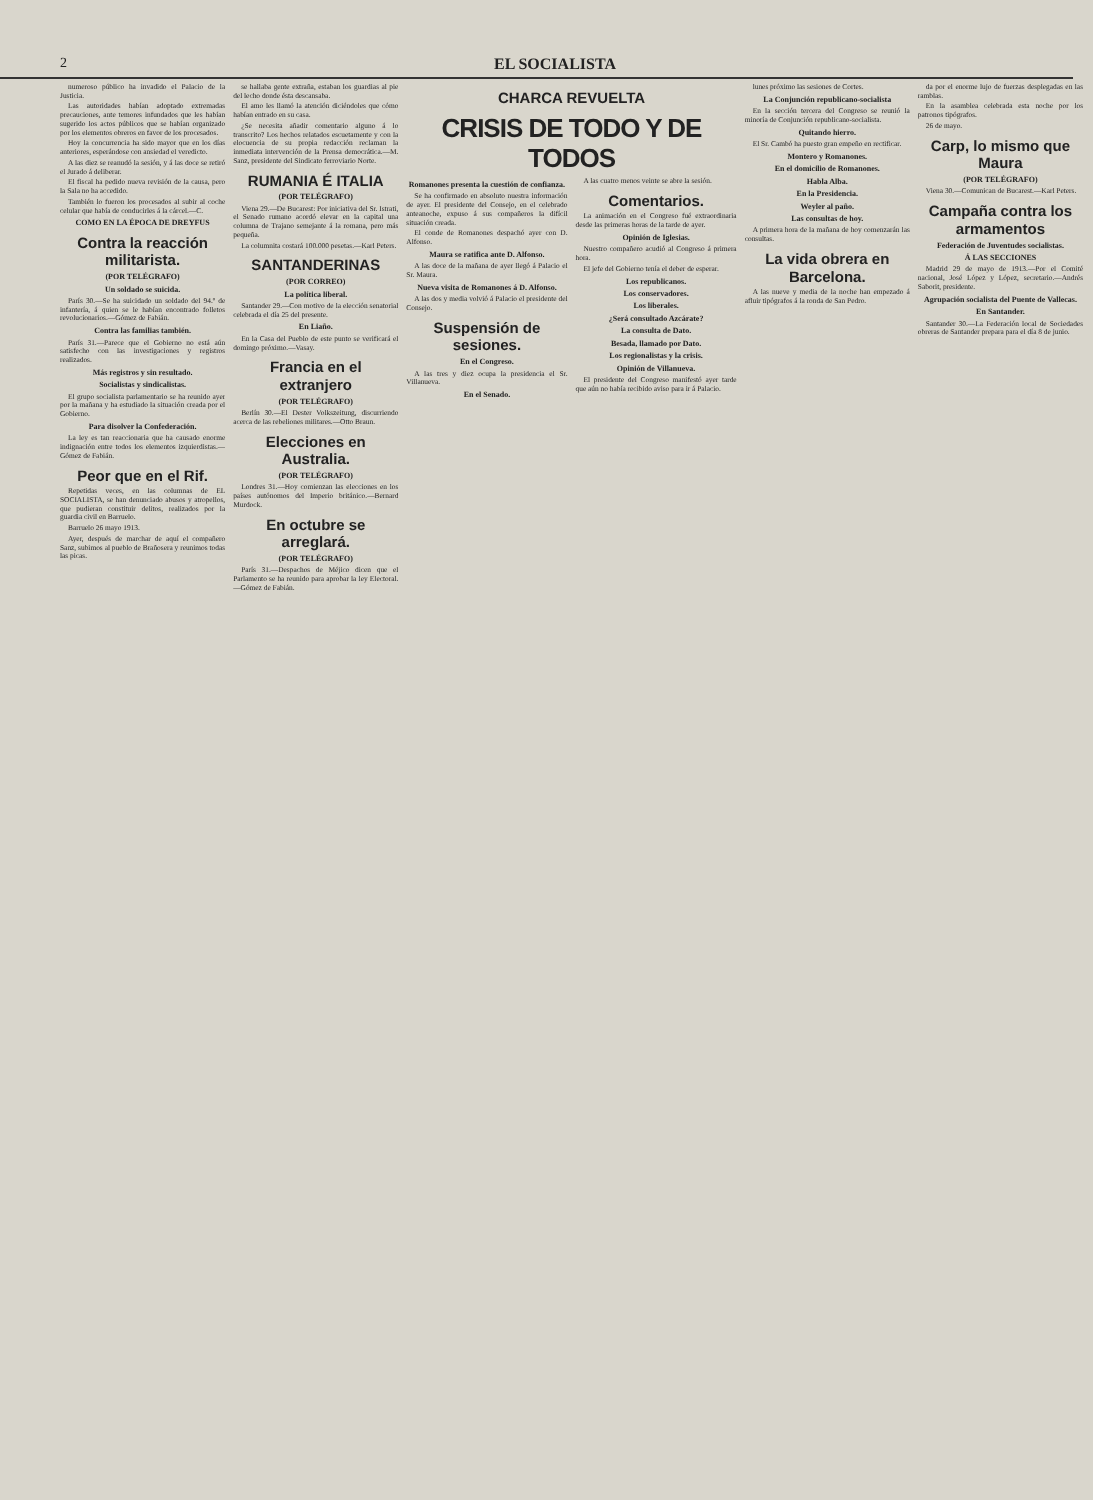2 EL SOCIALISTA
numeroso público ha invadido el Palacio de la Justicia.
Las autoridades habían adoptado extremadas precauciones, ante temores infundados que les habían sugerido los actos públicos que se habían organizado por los elementos obreros en favor de los procesados.
Hoy la concurrencia ha sido mayor que en los días anteriores, esperándose con ansiedad el veredicto.
A las diez se reanudó la sesión, y á las doce se retiró el Jurado á deliberar.
El fiscal ha pedido nueva revisión de la causa, pero la Sala no ha accedido.
También lo fueron los procesados al subir al coche celular que había de conducirles á la cárcel.—C.
COMO EN LA ÉPOCA DE DREYFUS
Contra la reacción militarista.
(POR TELÉGRAFO)
Un soldado se suicida.
París 30.—Se ha suicidado un soldado del 94.º de infantería, á quien se le habían encontrado folletos revolucionarios.—Gómez de Fabián.
Contra las familias también.
París 31.—Parece que el Gobierno no está aún satisfecho con las investigaciones y registros realizados.
Más registros y sin resultado.
Socialistas y sindicalistas.
El grupo socialista parlamentario se ha reunido ayer por la mañana y ha estudiado la situación creada por el Gobierno.
Para disolver la Confederación.
La ley es tan reaccionaria que ha causado enorme indignación entre todos los elementos izquierdistas.—Gómez de Fabián.
Peor que en el Rif.
Repetidas veces, en las columnas de EL SOCIALISTA, se han denunciado abusos y atropellos, que pudieran constituir delitos, realizados por la guardia civil en Barruelo.
Barruelo 26 mayo 1913.
Ayer, después de marchar de aquí el compañero Sanz, subimos al pueblo de Brañosera y reunimos todas las picas.
se hallaba gente extraña, estaban los guardias al pie del lecho donde ésta descansaba.
El amo les llamó la atención diciéndoles que cómo habían entrado en su casa.
¿Se necesita añadir comentario alguno á lo transcrito? Los hechos relatados escuetamente y con la elocuencia de su propia redacción reclaman la inmediata intervención de la Prensa democrática.—M. Sanz, presidente del Sindicato ferroviario Norte.
RUMANIA É ITALIA
(POR TELÉGRAFO)
Viena 29.—De Bucarest: Por iniciativa del Sr. Istrati, el Senado rumano acordó elevar en la capital una columna de Trajano semejante á la romana, pero más pequeña.
La columnita costará 100.000 pesetas.—Karl Peters.
SANTANDERINAS
(POR CORREO)
La política liberal.
Santander 29.—Con motivo de la elección senatorial celebrada el día 25 del presente.
En Liaño.
En la Casa del Pueblo de este punto se verificará el domingo próximo.—Vasay.
Francia en el extranjero
(POR TELÉGRAFO)
Berlín 30.—El Dester Volkszeitung, discurriendo acerca de las rebeliones militares.—Otto Braun.
Elecciones en Australia.
(POR TELÉGRAFO)
Londres 31.—Hoy comienzan las elecciones en los países autónomos del Imperio británico.—Bernard Murdock.
En octubre se arreglará.
(POR TELÉGRAFO)
París 31.—Despachos de Méjico dicen que el Parlamento se ha reunido para aprobar la ley Electoral.—Gómez de Fabián.
CHARCA REVUELTA
CRISIS DE TODO Y DE TODOS
Romanones presenta la cuestión de confianza.
Se ha confirmado en absoluto nuestra información de ayer. El presidente del Consejo, en el celebrado anteanoche, expuso á sus compañeros la difícil situación creada.
El conde de Romanones despachó ayer con D. Alfonso.
Maura se ratifica ante D. Alfonso.
A las doce de la mañana de ayer llegó á Palacio el Sr. Maura.
Nueva visita de Romanones á D. Alfonso.
A las dos y media volvió á Palacio el presidente del Consejo.
Suspensión de sesiones.
En el Congreso.
A las tres y diez ocupa la presidencia el Sr. Villanueva.
En el Senado.
A las cuatro menos veinte se abre la sesión.
Comentarios.
La animación en el Congreso fué extraordinaria desde las primeras horas de la tarde de ayer.
Opinión de Iglesias.
Nuestro compañero acudió al Congreso á primera hora.
El jefe del Gobierno tenía el deber de esperar.
Los republicanos.
Los conservadores.
Los liberales.
¿Será consultado Azcárate?
La consulta de Dato.
Besada, llamado por Dato.
Los regionalistas y la crisis.
Opinión de Villanueva.
El presidente del Congreso manifestó ayer tarde que aún no había recibido aviso para ir á Palacio.
lunes próximo las sesiones de Cortes.
La Conjunción republicano-socialista
En la sección tercera del Congreso se reunió la minoría de Conjunción republicano-socialista.
Quitando hierro.
El Sr. Cambó ha puesto gran empeño en rectificar.
Montero y Romanones.
En el domicilio de Romanones.
Habla Alba.
En la Presidencia.
Weyler al paño.
Las consultas de hoy.
A primera hora de la mañana de hoy comenzarán las consultas.
La vida obrera en Barcelona.
A las nueve y media de la noche han empezado á afluir tipógrafos á la ronda de San Pedro.
da por el enorme lujo de fuerzas desplegadas en las ramblas.
En la asamblea celebrada esta noche por los patronos tipógrafos.
26 de mayo.
Carp, lo mismo que Maura
(POR TELÉGRAFO)
Viena 30.—Comunican de Bucarest.—Karl Peters.
Campaña contra los armamentos
Federación de Juventudes socialistas.
Á LAS SECCIONES
Madrid 29 de mayo de 1913.—Por el Comité nacional, José López y López, secretario.—Andrés Saborit, presidente.
Agrupación socialista del Puente de Vallecas.
En Santander.
Santander 30.—La Federación local de Sociedades obreras de Santander prepara para el día 8 de junio.